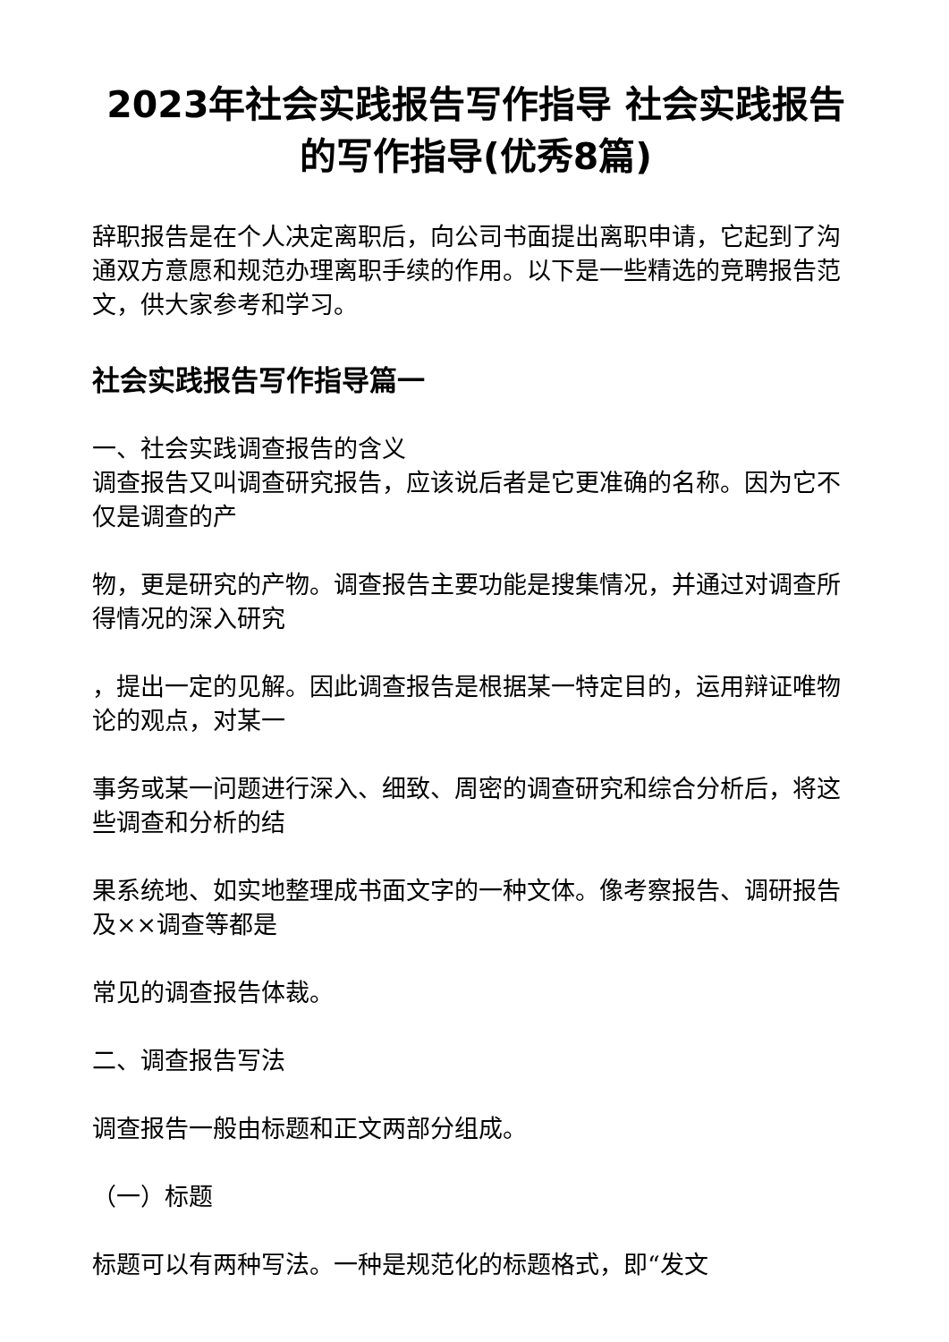2023年社会实践报告写作指导 社会实践报告的写作指导(优秀8篇)
辞职报告是在个人决定离职后，向公司书面提出离职申请，它起到了沟通双方意愿和规范办理离职手续的作用。以下是一些精选的竞聘报告范文，供大家参考和学习。
社会实践报告写作指导篇一
一、社会实践调查报告的含义
调查报告又叫调查研究报告，应该说后者是它更准确的名称。因为它不仅是调查的产
物，更是研究的产物。调查报告主要功能是搜集情况，并通过对调查所得情况的深入研究
，提出一定的见解。因此调查报告是根据某一特定目的，运用辩证唯物论的观点，对某一
事务或某一问题进行深入、细致、周密的调查研究和综合分析后，将这些调查和分析的结
果系统地、如实地整理成书面文字的一种文体。像考察报告、调研报告及××调查等都是
常见的调查报告体裁。
二、调查报告写法
调查报告一般由标题和正文两部分组成。
（一）标题
标题可以有两种写法。一种是规范化的标题格式，即“发文